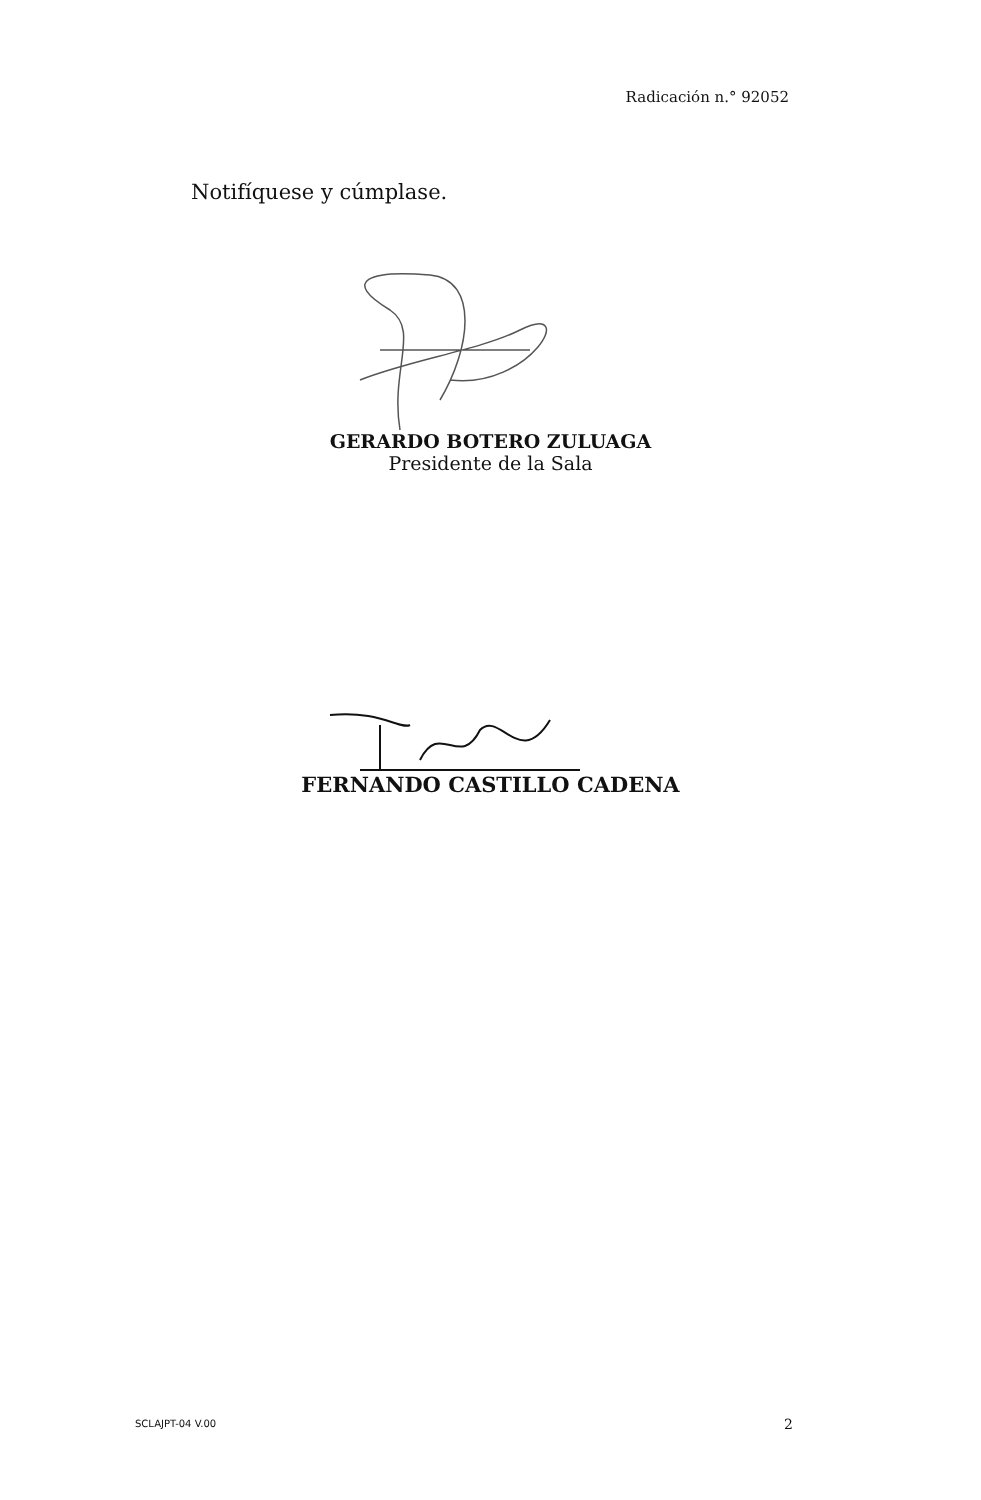Radicación n.° 92052
Notifíquese y cúmplase.
GERARDO BOTERO ZULUAGA
Presidente de la Sala
FERNANDO CASTILLO CADENA
SCLAJPT-04 V.00 2